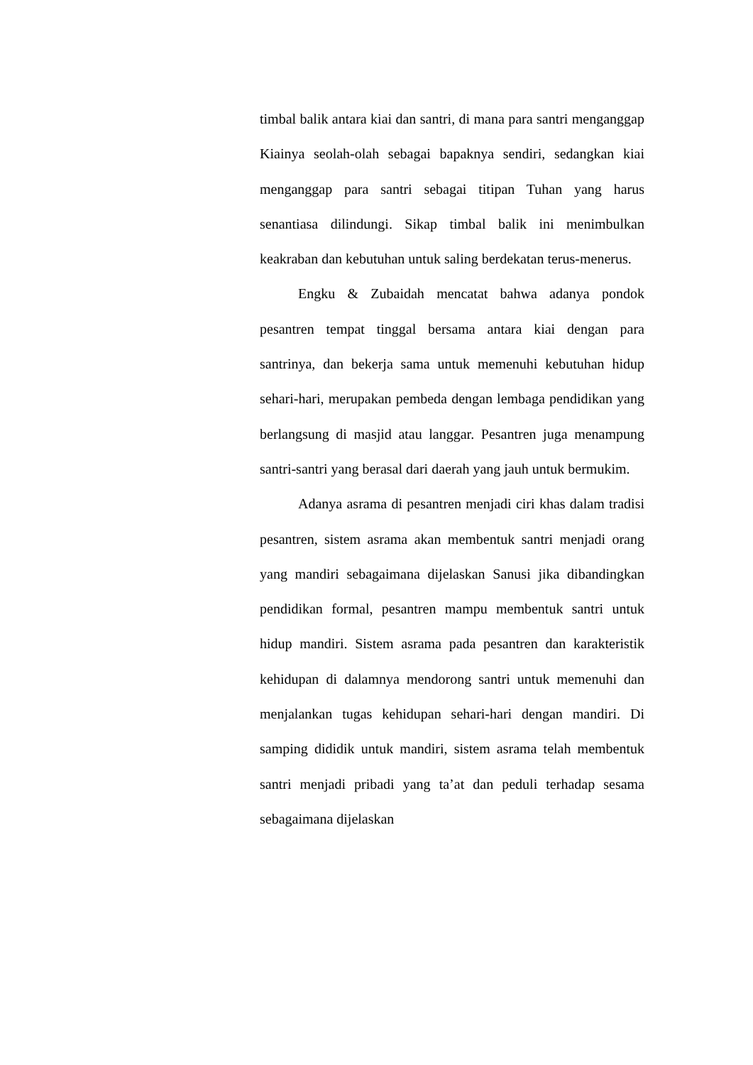timbal balik antara kiai dan santri, di mana para santri menganggap Kiainya seolah-olah sebagai bapaknya sendiri, sedangkan kiai menganggap para santri sebagai titipan Tuhan yang harus senantiasa dilindungi. Sikap timbal balik ini menimbulkan keakraban dan kebutuhan untuk saling berdekatan terus-menerus.
Engku & Zubaidah mencatat bahwa adanya pondok pesantren tempat tinggal bersama antara kiai dengan para santrinya, dan bekerja sama untuk memenuhi kebutuhan hidup sehari-hari, merupakan pembeda dengan lembaga pendidikan yang berlangsung di masjid atau langgar. Pesantren juga menampung santri-santri yang berasal dari daerah yang jauh untuk bermukim.
Adanya asrama di pesantren menjadi ciri khas dalam tradisi pesantren, sistem asrama akan membentuk santri menjadi orang yang mandiri sebagaimana dijelaskan Sanusi jika dibandingkan pendidikan formal, pesantren mampu membentuk santri untuk hidup mandiri. Sistem asrama pada pesantren dan karakteristik kehidupan di dalamnya mendorong santri untuk memenuhi dan menjalankan tugas kehidupan sehari-hari dengan mandiri. Di samping dididik untuk mandiri, sistem asrama telah membentuk santri menjadi pribadi yang ta’at dan peduli terhadap sesama sebagaimana dijelaskan